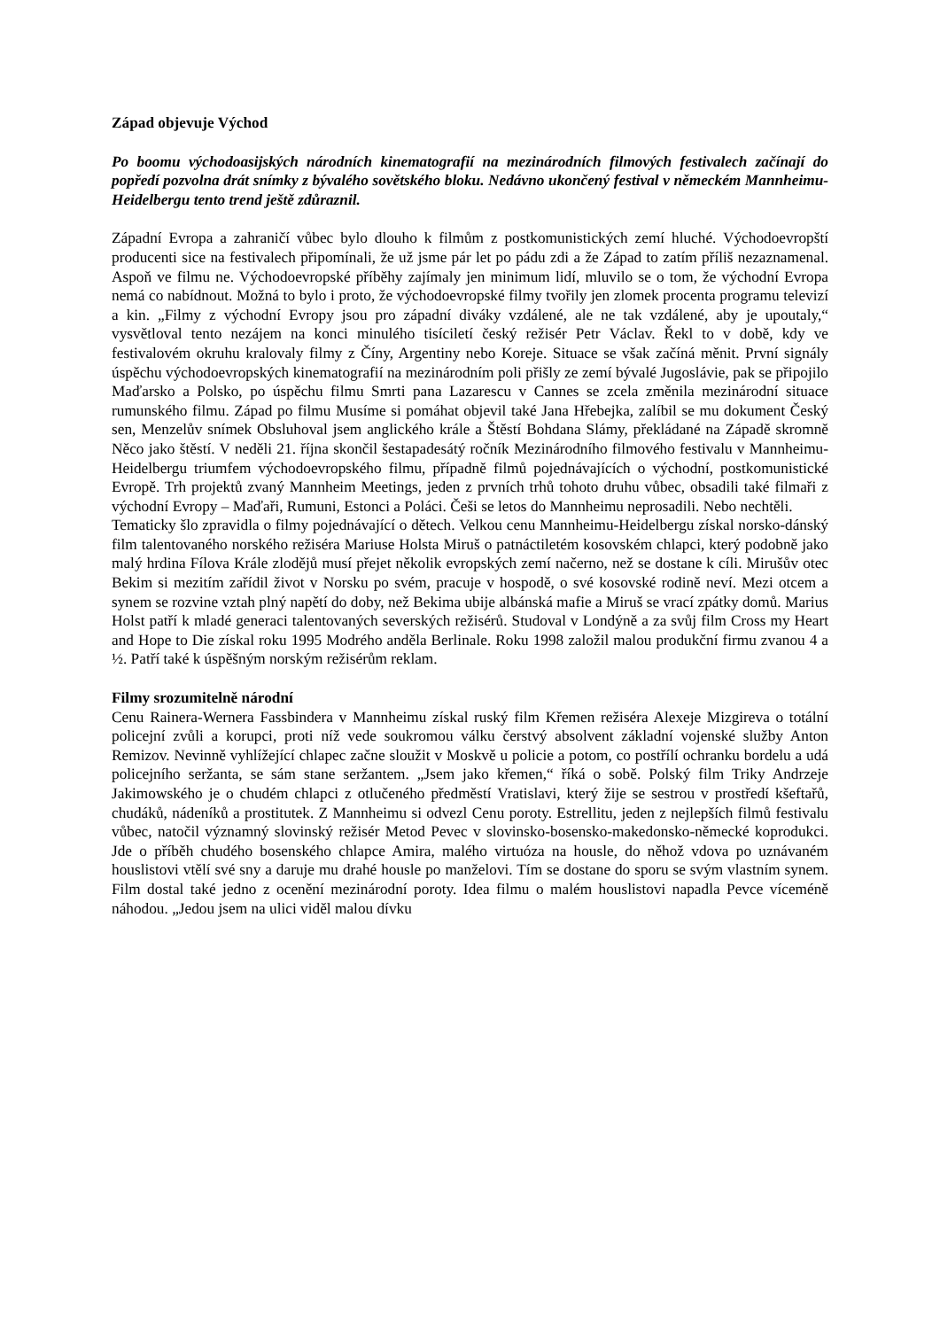Západ objevuje Východ
Po boomu východoasijských národních kinematografií na mezinárodních filmových festivalech začínají do popředí pozvolna drát snímky z bývalého sovětského bloku. Nedávno ukončený festival v německém Mannheimu-Heidelbergu tento trend ještě zdůraznil.
Západní Evropa a zahraničí vůbec bylo dlouho k filmům z postkomunistických zemí hluché. Východoevropští producenti sice na festivalech připomínali, že už jsme pár let po pádu zdi a že Západ to zatím příliš nezaznamenal. Aspoň ve filmu ne. Východoevropské příběhy zajímaly jen minimum lidí, mluvilo se o tom, že východní Evropa nemá co nabídnout. Možná to bylo i proto, že východoevropské filmy tvořily jen zlomek procenta programu televizí a kin. „Filmy z východní Evropy jsou pro západní diváky vzdálené, ale ne tak vzdálené, aby je upoutaly,“ vysvětloval tento nezájem na konci minulého tisíciletí český režisér Petr Václav. Řekl to v době, kdy ve festivalovém okruhu kralovaly filmy z Číny, Argentiny nebo Koreje. Situace se však začíná měnit. První signály úspěchu východoevropských kinematografií na mezinárodním poli přišly ze zemí bývalé Jugoslávie, pak se připojilo Maďarsko a Polsko, po úspěchu filmu Smrti pana Lazarescu v Cannes se zcela změnila mezinárodní situace rumunského filmu. Západ po filmu Musíme si pomáhat objevil také Jana Hřebejka, zalíbil se mu dokument Český sen, Menzelův snímek Obsluhoval jsem anglického krále a Štěstí Bohdana Slámy, překládané na Západě skromně Něco jako štěstí. V neděli 21. října skončil šestapadesátý ročník Mezinárodního filmového festivalu v Mannheimu-Heidelbergu triumfem východoevropského filmu, případně filmů pojednávajících o východní, postkomunistické Evropě. Trh projektů zvaný Mannheim Meetings, jeden z prvních trhů tohoto druhu vůbec, obsadili také filmaři z východní Evropy – Maďaři, Rumuni, Estonci a Poláci. Češi se letos do Mannheimu neprosadili. Nebo nechtěli.
Tematicky šlo zpravidla o filmy pojednávající o dětech. Velkou cenu Mannheimu-Heidelbergu získal norsko-dánský film talentovaného norského režiséra Mariuse Holsta Miruš o patnáctiletém kosovském chlapci, který podobně jako malý hrdina Fílova Krále zlodějů musí přejet několik evropských zemí načerno, než se dostane k cíli. Mirušův otec Bekim si mezitím zařídil život v Norsku po svém, pracuje v hospodě, o své kosovské rodině neví. Mezi otcem a synem se rozvine vztah plný napětí do doby, než Bekima ubije albánská mafie a Miruš se vrací zpátky domů. Marius Holst patří k mladé generaci talentovaných severských režisérů. Studoval v Londýně a za svůj film Cross my Heart and Hope to Die získal roku 1995 Modrého anděla Berlinale. Roku 1998 založil malou produkční firmu zvanou 4 a ½. Patří také k úspěšným norským režisérům reklam.
Filmy srozumitelně národní
Cenu Rainera-Wernera Fassbindera v Mannheimu získal ruský film Křemen režiséra Alexeje Mizgireva o totální policejní zvůli a korupci, proti níž vede soukromou válku čerstvý absolvent základní vojenské služby Anton Remizov. Nevinně vyhlížející chlapec začne sloužit v Moskvě u policie a potom, co postřílí ochranku bordelu a udá policejního seržanta, se sám stane seržantem. „Jsem jako křemen,“ říká o sobě. Polský film Triky Andrzeje Jakimowského je o chudém chlapci z otlučeného předměstí Vratislavi, který žije se sestrou v prostředí kšeftařů, chudáků, nádeníků a prostitutek. Z Mannheimu si odvezl Cenu poroty. Estrellitu, jeden z nejlepších filmů festivalu vůbec, natočil významný slovinský režisér Metod Pevec v slovinsko-bosensko-makedonsko-německé koprodukci. Jde o příběh chudého bosenského chlapce Amira, malého virtuóza na housle, do něhož vdova po uznávaném houslistovi vtělí své sny a daruje mu drahé housle po manželovi. Tím se dostane do sporu se svým vlastním synem. Film dostal také jedno z ocenění mezinárodní poroty. Idea filmu o malém houslistovi napadla Pevce víceméně náhodou. „Jedou jsem na ulici viděl malou dívku